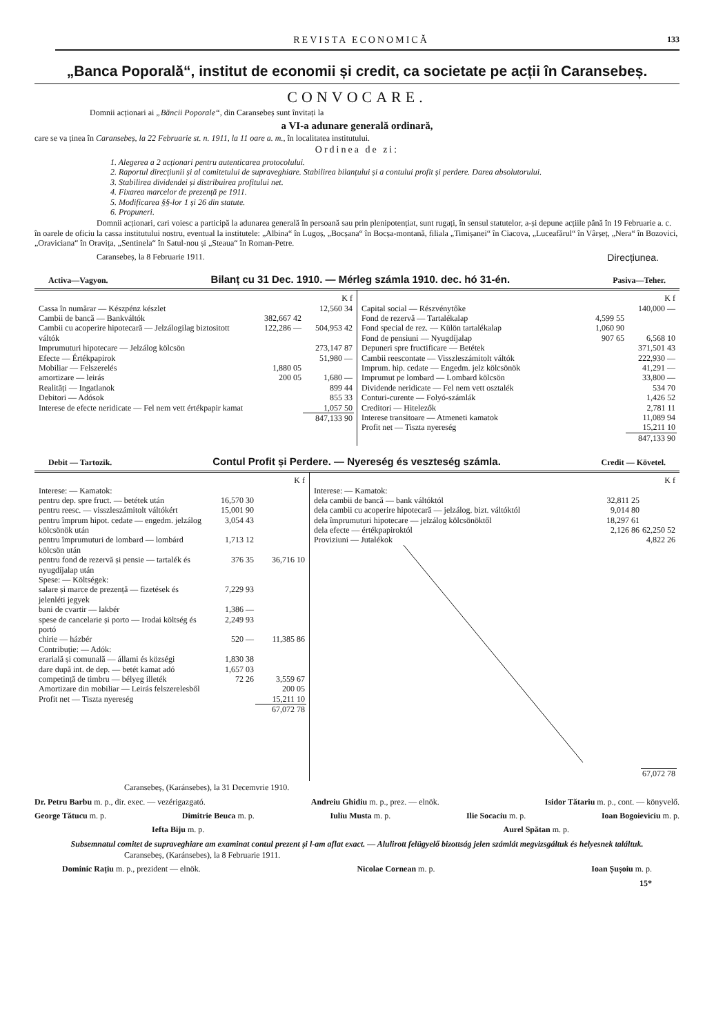REVISTA ECONOMICĂ 133
„Banca Poporală“, institut de economii și credit, ca societate pe acții în Caransebeș.
CONVOCARE.
Domnii acționari ai „Băncii Poporale“, din Caransebeș sunt învitați la
a VI-a adunare generală ordinară,
care se va ținea în Caransebeș, la 22 Februarie st. n. 1911, la 11 oare a. m., în localitatea institutului.
Ordinea de zi:
1. Alegerea a 2 acționari pentru autenticarea protocolului.
2. Raportul direcțiunii și al comitetului de supraveghiare. Stabilirea bilanțului și a contului profit și perdere. Darea absolutorului.
3. Stabilirea dividendei și distribuirea profitului net.
4. Fixarea marcelor de prezență pe 1911.
5. Modificarea §§-lor 1 și 26 din statute.
6. Propuneri.
Domnii acționari, cari voiesc a participă la adunarea generală în persoană sau prin plenipotențiat, sunt rugați, în sensul statutelor, a-și depune acțiile până în 19 Februarie a. c. în oarele de oficiu la cassa institutului nostru, eventual la institutele: „Albina“ în Lugoș, „Bocșana“ în Bocșa-montană, filiala „Timișanei“ în Ciacova, „Luceafărul“ în Vârșeț, „Nera“ în Bozovici, „Oraviciana“ în Oravița, „Sentinela“ în Satul-nou și „Steaua“ în Roman-Petre.
Caransebeș, la 8 Februarie 1911. Direcțiunea.
Activa—Vagyon. Bilanț cu 31 Dec. 1910. — Mérleg számla 1910. dec. hó 31-én. Pasiva—Teher.
| | | K f |
| Cassa în numărar — Készpénz készlet | | 12,560 34 |
| Cambii de bancă — Bankváltók | 382,667 42 | |
| Cambii cu acoperire hipotecară — Jelzálogilag biztositott váltók | 122,286 — | 504,953 42 |
| Imprumuturi hipotecare — Jelzálog kölcsön | | 273,147 87 |
| Efecte — Értékpapirok | | 51,980 — |
| Mobiliar — Felszerelés | 1,880 05 | |
| amortizare — leirás | 200 05 | 1,680 — |
| Realități — Ingatlanok | | 899 44 |
| Debitori — Adósok | | 855 33 |
| Interese de efecte neridicate — Fel nem vett értékpapir kamat | | 1,057 50 |
| | | 847,133 90 |
| | | K f |
| Capital social — Részvénytőke | | 140,000 — |
| Fond de rezervă — Tartalékalap | 4,599 55 | |
| Fond special de rez. — Külön tartalékalap | 1,060 90 | |
| Fond de pensiuni — Nyugdíjalap | 907 65 | 6,568 10 |
| Depuneri spre fructificare — Betétek | | 371,501 43 |
| Cambii reescontate — Visszleszámitolt váltók | | 222,930 — |
| Imprum. hip. cedate — Engedm. jelz kölcsönök | | 41,291 — |
| Imprumut pe lombard — Lombard kölcsön | | 33,800 — |
| Dividende neridicate — Fel nem vett osztalék | | 534 70 |
| Conturi-curente — Folyó-számlák | | 1,426 52 |
| Creditori — Hitelezők | | 2,781 11 |
| Interese transitoare — Atmeneti kamatok | | 11,089 94 |
| Profit net — Tiszta nyereség | | 15,211 10 |
| | | 847,133 90 |
Debit — Tartozik. Contul Profit și Perdere. — Nyereség és veszteség számla. Credit — Követel.
| | | K f |
| Interese: — Kamatok: | | |
| pentru dep. spre fruct. — betétek után | 16,570 30 | |
| pentru reesc. — visszleszámitolt váltókért | 15,001 90 | |
| pentru împrum hipot. cedate — engedm. jelzálog kölcsönök után | 3,054 43 | |
| pentru împrumuturi de lombard — lombárd kölcsön után | 1,713 12 | |
| pentru fond de rezervă și pensie — tartalék és nyugdíjalap után | 376 35 | 36,716 10 |
| Spese: — Költségek: | | |
| salare și marce de prezență — fizetések és jelenléti jegyek | 7,229 93 | |
| bani de cvartir — lakbér | 1,386 — | |
| spese de cancelarie și porto — Irodai költség és portó | 2,249 93 | |
| chirie — házbér | 520 — | 11,385 86 |
| Contribuție: — Adók: | | |
| erarială și comunală — állami és községi | 1,830 38 | |
| dare după int. de dep. — betét kamat adó | 1,657 03 | |
| competință de timbru — bélyeg illeték | 72 26 | 3,559 67 |
| Amortizare din mobiliar — Leirás felszerelesből | | 200 05 |
| Profit net — Tiszta nyereség | | 15,211 10 |
| | | 67,072 78 |
| | | K f |
| Interese: — Kamatok: | | |
| dela cambii de bancă — bank váltóktól | 32,811 25 | |
| dela cambii cu acoperire hipotecară — jelzálog. bizt. váltóktól | 9,014 80 | |
| dela împrumuturi hipotecare — jelzálog kölcsönöktől | 18,297 61 | |
| dela efecte — értékpapiroktól | 2,126 86 | 62,250 52 |
| Proviziuni — Jutalékok | | 4,822 26 |
| | | 67,072 78 |
Caransebeș, (Karánsebes), la 31 Decemvrie 1910.
Dr. Petru Barbu m. p., dir. exec. — vezérigazgató. Andreiu Ghidiu m. p., prez. — elnök. Isidor Tătariu m. p., cont. — könyvelő.
George Tătucu m. p. Dimitrie Beuca m. p. Iuliu Musta m. p. Ilie Socaciu m. p. Ioan Bogoieviciu m. p.
Iefta Biju m. p. Aurel Spătan m. p.
Subsemnatul comitet de supraveghiare am examinat contul prezent și l-am aflat exact. — Alulirott felügyelő bizottság jelen számlát megvizsgáltuk és helyesnek találtuk.
Caransebeș, (Karánsebes), la 8 Februarie 1911.
Dominic Rațiu m. p., prezident — elnök. Nicolae Cornean m. p. Ioan Șușoiu m. p.
15*